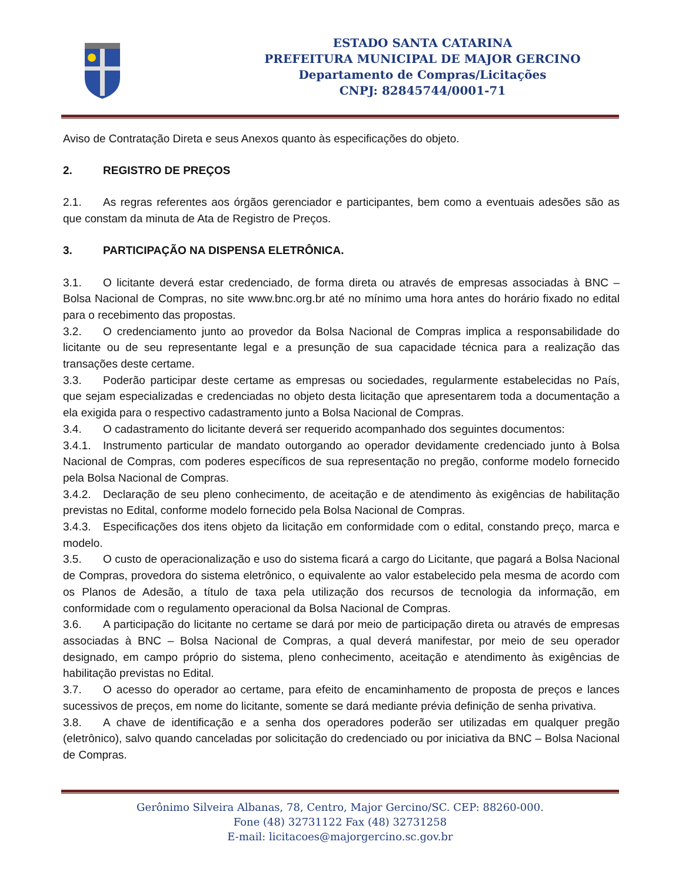ESTADO SANTA CATARINA
PREFEITURA MUNICIPAL DE MAJOR GERCINO
Departamento de Compras/Licitações
CNPJ: 82845744/0001-71
Aviso de Contratação Direta e seus Anexos quanto às especificações do objeto.
2. REGISTRO DE PREÇOS
2.1. As regras referentes aos órgãos gerenciador e participantes, bem como a eventuais adesões são as que constam da minuta de Ata de Registro de Preços.
3. PARTICIPAÇÃO NA DISPENSA ELETRÔNICA.
3.1. O licitante deverá estar credenciado, de forma direta ou através de empresas associadas à BNC – Bolsa Nacional de Compras, no site www.bnc.org.br até no mínimo uma hora antes do horário fixado no edital para o recebimento das propostas.
3.2. O credenciamento junto ao provedor da Bolsa Nacional de Compras implica a responsabilidade do licitante ou de seu representante legal e a presunção de sua capacidade técnica para a realização das transações deste certame.
3.3. Poderão participar deste certame as empresas ou sociedades, regularmente estabelecidas no País, que sejam especializadas e credenciadas no objeto desta licitação que apresentarem toda a documentação a ela exigida para o respectivo cadastramento junto a Bolsa Nacional de Compras.
3.4. O cadastramento do licitante deverá ser requerido acompanhado dos seguintes documentos:
3.4.1. Instrumento particular de mandato outorgando ao operador devidamente credenciado junto à Bolsa Nacional de Compras, com poderes específicos de sua representação no pregão, conforme modelo fornecido pela Bolsa Nacional de Compras.
3.4.2. Declaração de seu pleno conhecimento, de aceitação e de atendimento às exigências de habilitação previstas no Edital, conforme modelo fornecido pela Bolsa Nacional de Compras.
3.4.3. Especificações dos itens objeto da licitação em conformidade com o edital, constando preço, marca e modelo.
3.5. O custo de operacionalização e uso do sistema ficará a cargo do Licitante, que pagará a Bolsa Nacional de Compras, provedora do sistema eletrônico, o equivalente ao valor estabelecido pela mesma de acordo com os Planos de Adesão, a título de taxa pela utilização dos recursos de tecnologia da informação, em conformidade com o regulamento operacional da Bolsa Nacional de Compras.
3.6. A participação do licitante no certame se dará por meio de participação direta ou através de empresas associadas à BNC – Bolsa Nacional de Compras, a qual deverá manifestar, por meio de seu operador designado, em campo próprio do sistema, pleno conhecimento, aceitação e atendimento às exigências de habilitação previstas no Edital.
3.7. O acesso do operador ao certame, para efeito de encaminhamento de proposta de preços e lances sucessivos de preços, em nome do licitante, somente se dará mediante prévia definição de senha privativa.
3.8. A chave de identificação e a senha dos operadores poderão ser utilizadas em qualquer pregão (eletrônico), salvo quando canceladas por solicitação do credenciado ou por iniciativa da BNC – Bolsa Nacional de Compras.
Gerônimo Silveira Albanas, 78, Centro, Major Gercino/SC. CEP: 88260-000.
Fone (48) 32731122 Fax (48) 32731258
E-mail: licitacoes@majorgercino.sc.gov.br